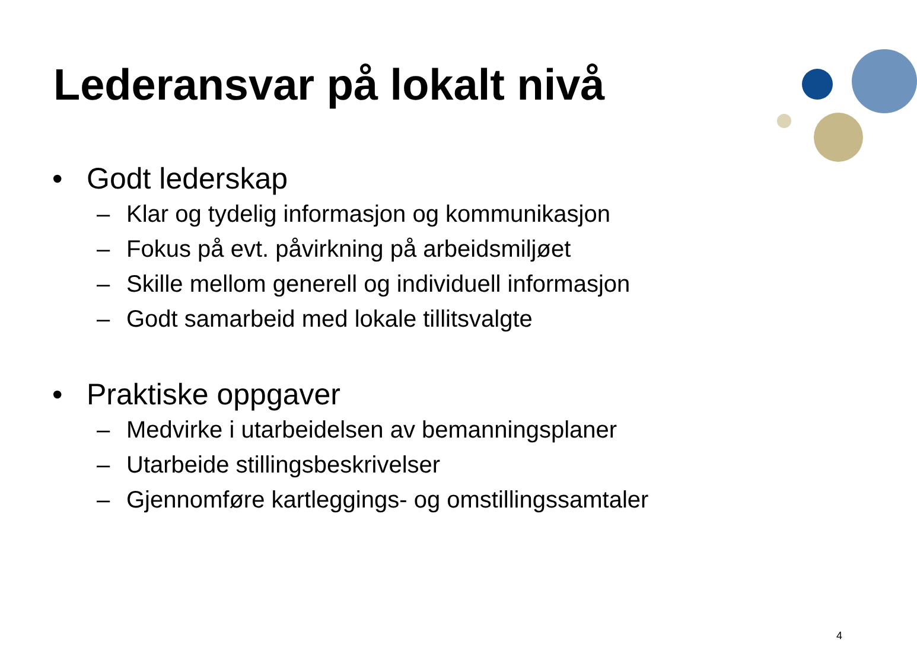Lederansvar på lokalt nivå
• Godt lederskap
– Klar og tydelig informasjon og kommunikasjon
– Fokus på evt. påvirkning på arbeidsmiljøet
– Skille mellom generell og individuell informasjon
– Godt samarbeid med lokale tillitsvalgte
• Praktiske oppgaver
– Medvirke i utarbeidelsen av bemanningsplaner
– Utarbeide stillingsbeskrivelser
– Gjennomføre kartleggings- og omstillingssamtaler
4